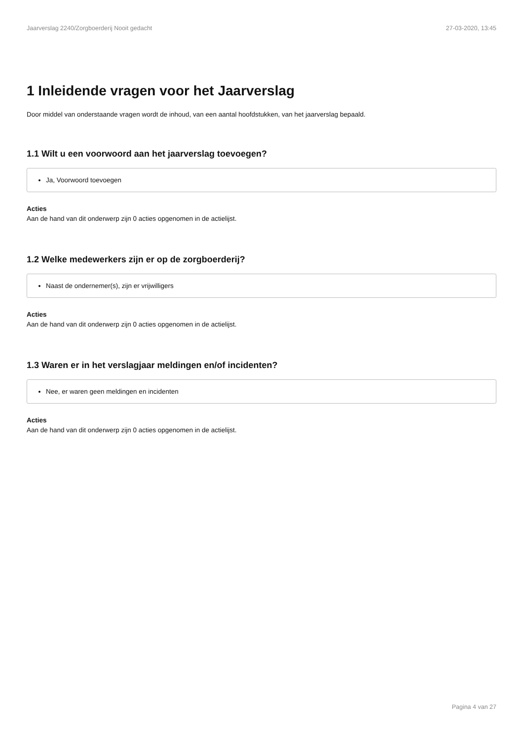Jaarverslag 2240/Zorgboerderij Nooit gedacht 27-03-2020, 13:45
1 Inleidende vragen voor het Jaarverslag
Door middel van onderstaande vragen wordt de inhoud, van een aantal hoofdstukken, van het jaarverslag bepaald.
1.1 Wilt u een voorwoord aan het jaarverslag toevoegen?
Ja, Voorwoord toevoegen
Acties
Aan de hand van dit onderwerp zijn 0 acties opgenomen in de actielijst.
1.2 Welke medewerkers zijn er op de zorgboerderij?
Naast de ondernemer(s), zijn er vrijwilligers
Acties
Aan de hand van dit onderwerp zijn 0 acties opgenomen in de actielijst.
1.3 Waren er in het verslagjaar meldingen en/of incidenten?
Nee, er waren geen meldingen en incidenten
Acties
Aan de hand van dit onderwerp zijn 0 acties opgenomen in de actielijst.
Pagina 4 van 27